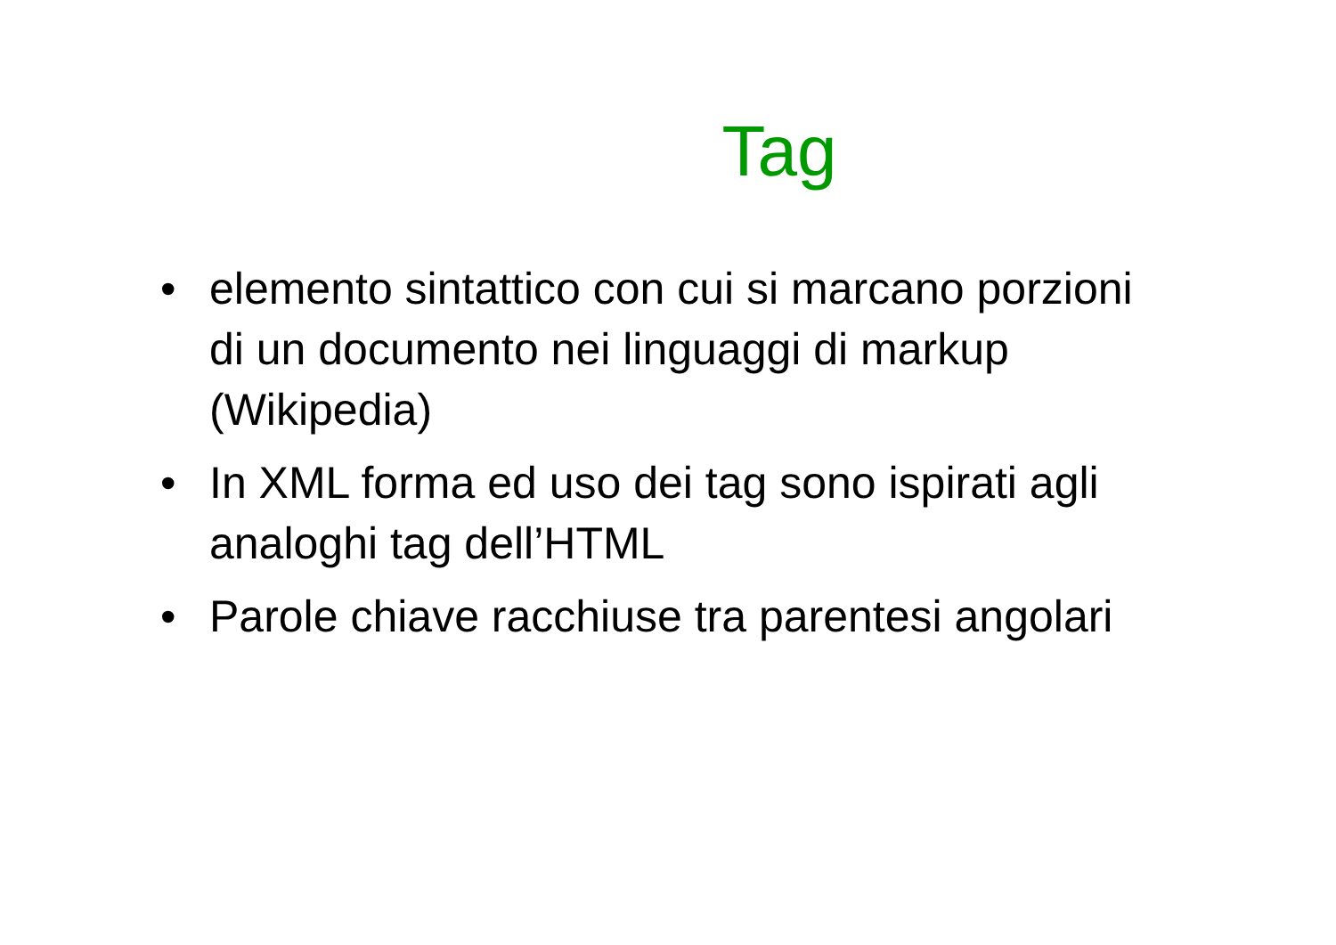Tag
• elemento sintattico con cui si marcano porzioni di un documento nei linguaggi di markup (Wikipedia)
• In XML forma ed uso dei tag sono ispirati agli analoghi tag dell’HTML
• Parole chiave racchiuse tra parentesi angolari